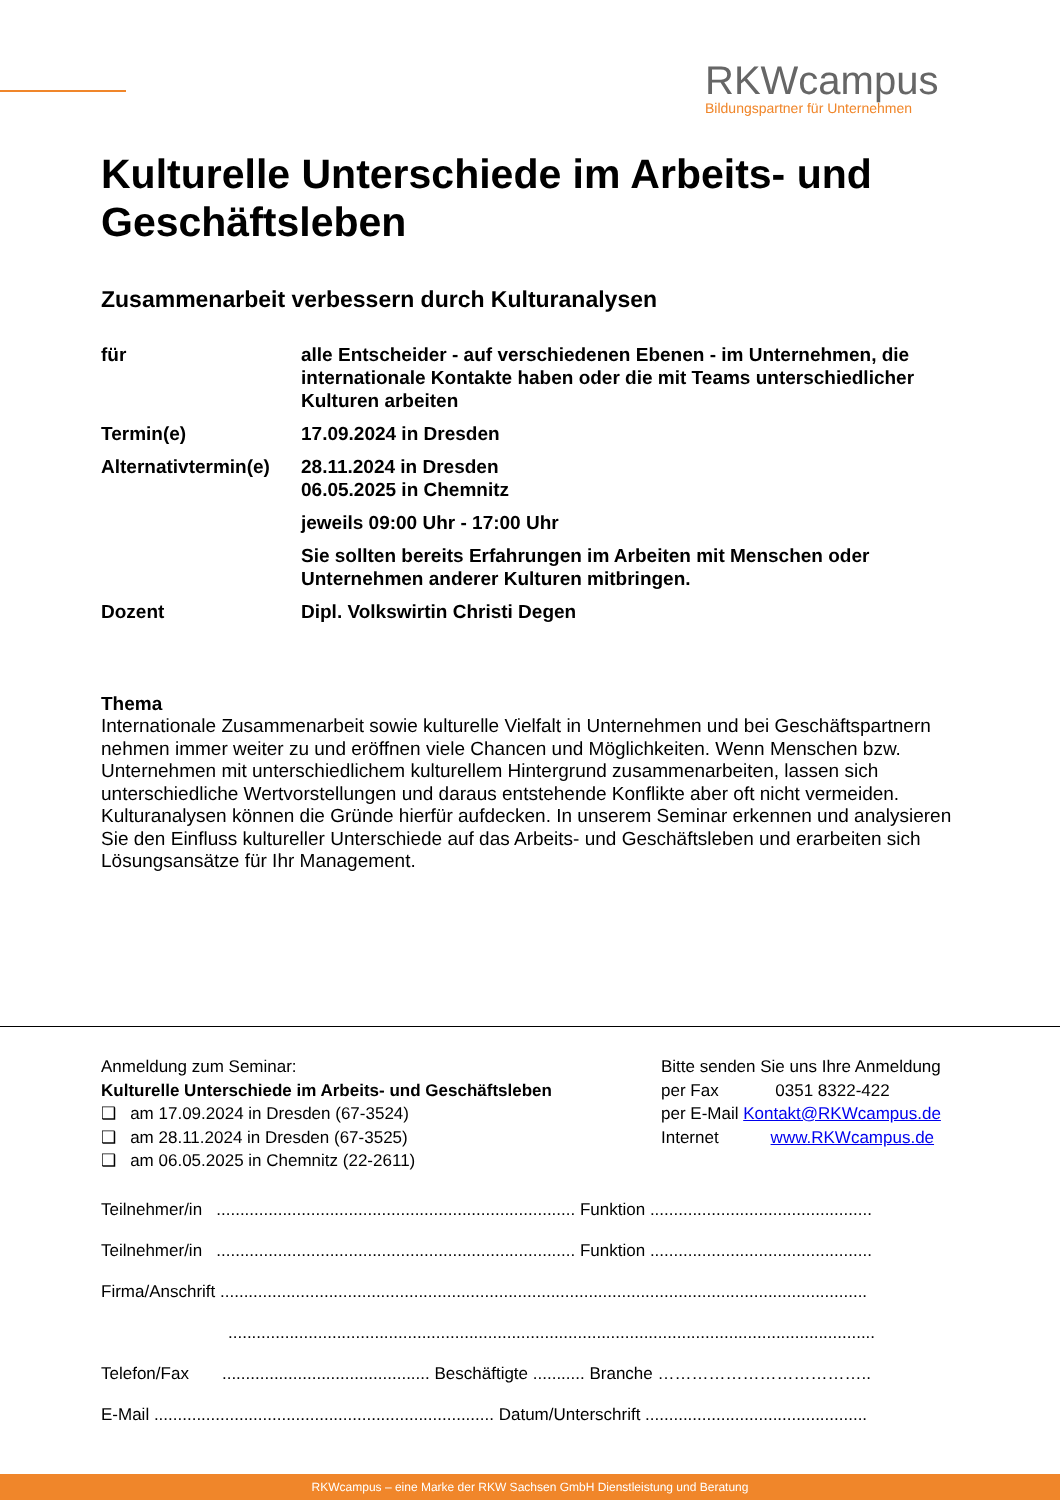RKWcampus
Bildungspartner für Unternehmen
Kulturelle Unterschiede im Arbeits- und Geschäftsleben
Zusammenarbeit verbessern durch Kulturanalysen
| für | alle Entscheider - auf verschiedenen Ebenen - im Unternehmen, die internationale Kontakte haben oder die mit Teams unterschiedlicher Kulturen arbeiten |
| Termin(e) | 17.09.2024 in Dresden |
| Alternativtermin(e) | 28.11.2024 in Dresden 06.05.2025 in Chemnitz |
| | jeweils 09:00 Uhr - 17:00 Uhr |
| | Sie sollten bereits Erfahrungen im Arbeiten mit Menschen oder Unternehmen anderer Kulturen mitbringen. |
| Dozent | Dipl. Volkswirtin Christi Degen |
Thema
Internationale Zusammenarbeit sowie kulturelle Vielfalt in Unternehmen und bei Geschäftspartnern nehmen immer weiter zu und eröffnen viele Chancen und Möglichkeiten. Wenn Menschen bzw. Unternehmen mit unterschiedlichem kulturellem Hintergrund zusammenarbeiten, lassen sich unterschiedliche Wertvorstellungen und daraus entstehende Konflikte aber oft nicht vermeiden. Kulturanalysen können die Gründe hierfür aufdecken. In unserem Seminar erkennen und analysieren Sie den Einfluss kultureller Unterschiede auf das Arbeits- und Geschäftsleben und erarbeiten sich Lösungsansätze für Ihr Management.
Anmeldung zum Seminar:
Kulturelle Unterschiede im Arbeits- und Geschäftsleben
❑ am 17.09.2024 in Dresden (67-3524)
❑ am 28.11.2024 in Dresden (67-3525)
❑ am 06.05.2025 in Chemnitz (22-2611)
Bitte senden Sie uns Ihre Anmeldung
per Fax 0351 8322-422
per E-Mail Kontakt@RKWcampus.de
Internet www.RKWcampus.de
Teilnehmer/in ............................................................................ Funktion ...............................................
Teilnehmer/in ............................................................................ Funktion ...............................................
Firma/Anschrift .........................................................................................................................................
.........................................................................................................................................
Telefon/Fax ............................................ Beschäftigte ........... Branche ………………………………..
E-Mail ........................................................................ Datum/Unterschrift ...............................................
RKWcampus – eine Marke der RKW Sachsen GmbH Dienstleistung und Beratung